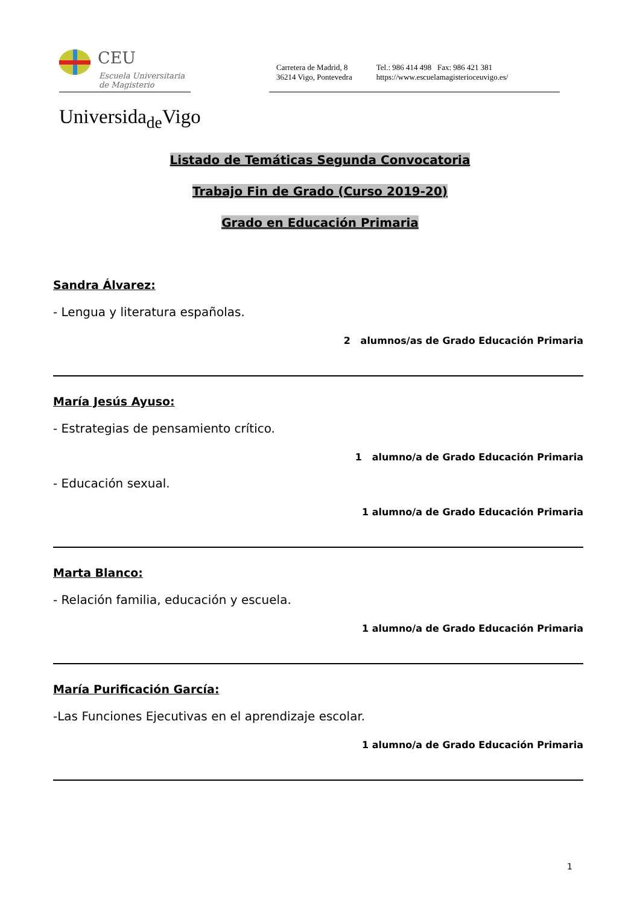CEU
Escuela Universitaria
de Magisterio
Carretera de Madrid, 8
36214 Vigo, Pontevedra
Tel.: 986 414 498 Fax: 986 421 381
https://www.escuelamagisterioceuvigo.es/
Universida<sub>de</sub>Vigo
Listado de Temáticas Segunda Convocatoria
Trabajo Fin de Grado (Curso 2019-20)
Grado en Educación Primaria
Sandra Álvarez:
- Lengua y literatura españolas.
2 alumnos/as de Grado Educación Primaria
María Jesús Ayuso:
- Estrategias de pensamiento crítico.
1 alumno/a de Grado Educación Primaria
- Educación sexual.
1 alumno/a de Grado Educación Primaria
Marta Blanco:
- Relación familia, educación y escuela.
1 alumno/a de Grado Educación Primaria
María Purificación García:
-Las Funciones Ejecutivas en el aprendizaje escolar.
1 alumno/a de Grado Educación Primaria
1